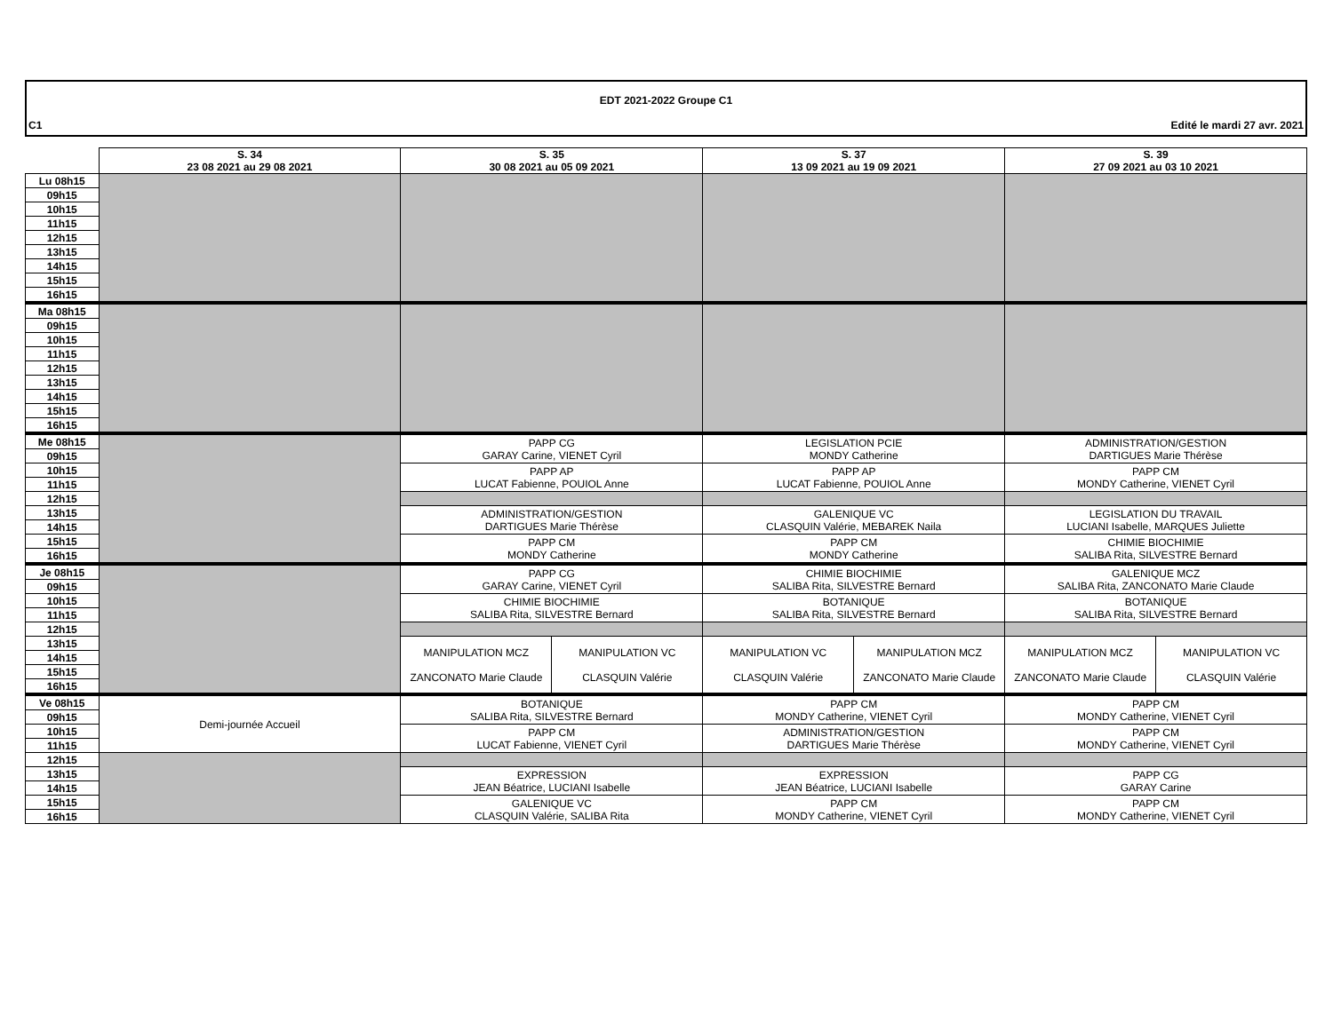EDT 2021-2022 Groupe C1
C1 Edité le mardi 27 avr. 2021
| | S. 34 23 08 2021 au 29 08 2021 | S. 35 30 08 2021 au 05 09 2021 | | S. 37 13 09 2021 au 19 09 2021 | | S. 39 27 09 2021 au 03 10 2021 | |
| --- | --- | --- | --- | --- | --- | --- | --- |
| Lu 08h15 | | | | | | | |
| 09h15 | | | | | | | |
| 10h15 | | | | | | | |
| 11h15 | | | | | | | |
| 12h15 | | | | | | | |
| 13h15 | | | | | | | |
| 14h15 | | | | | | | |
| 15h15 | | | | | | | |
| 16h15 | | | | | | | |
| Ma 08h15 | | | | | | | |
| 09h15 | | | | | | | |
| 10h15 | | | | | | | |
| 11h15 | | | | | | | |
| 12h15 | | | | | | | |
| 13h15 | | | | | | | |
| 14h15 | | | | | | | |
| 15h15 | | | | | | | |
| 16h15 | | | | | | | |
| Me 08h15 | | PAPP CG GARAY Carine, VIENET Cyril | | LEGISLATION PCIE MONDY Catherine | | ADMINISTRATION/GESTION DARTIGUES Marie Thérèse | |
| 09h15 | | | | | | | |
| 10h15 | | PAPP AP LUCAT Fabienne, POUIOL Anne | | PAPP AP LUCAT Fabienne, POUIOL Anne | | PAPP CM MONDY Catherine, VIENET Cyril | |
| 11h15 | | | | | | | |
| 12h15 | | | | | | | |
| 13h15 | | ADMINISTRATION/GESTION DARTIGUES Marie Thérèse | | GALENIQUE VC CLASQUIN Valérie, MEBAREK Naila | | LEGISLATION DU TRAVAIL LUCIANI Isabelle, MARQUES Juliette | |
| 14h15 | | | | | | | |
| 15h15 | | PAPP CM MONDY Catherine | | PAPP CM MONDY Catherine | | CHIMIE BIOCHIMIE SALIBA Rita, SILVESTRE Bernard | |
| 16h15 | | | | | | | |
| Je 08h15 | | PAPP CG GARAY Carine, VIENET Cyril | | CHIMIE BIOCHIMIE SALIBA Rita, SILVESTRE Bernard | | GALENIQUE MCZ SALIBA Rita, ZANCONATO Marie Claude | |
| 09h15 | | | | | | | |
| 10h15 | | CHIMIE BIOCHIMIE SALIBA Rita, SILVESTRE Bernard | | BOTANIQUE SALIBA Rita, SILVESTRE Bernard | | BOTANIQUE SALIBA Rita, SILVESTRE Bernard | |
| 11h15 | | | | | | | |
| 12h15 | | | | | | | |
| 13h15 | | MANIPULATION MCZ ZANCONATO Marie Claude | MANIPULATION VC CLASQUIN Valérie | MANIPULATION VC CLASQUIN Valérie | MANIPULATION MCZ ZANCONATO Marie Claude | MANIPULATION MCZ ZANCONATO Marie Claude | MANIPULATION VC CLASQUIN Valérie |
| 14h15 | | | | | | | |
| 15h15 | | | | | | | |
| 16h15 | | | | | | | |
| Ve 08h15 | Demi-journée Accueil | BOTANIQUE SALIBA Rita, SILVESTRE Bernard | | PAPP CM MONDY Catherine, VIENET Cyril | | PAPP CM MONDY Catherine, VIENET Cyril | |
| 09h15 | | | | | | | |
| 10h15 | | PAPP CM LUCAT Fabienne, VIENET Cyril | | ADMINISTRATION/GESTION DARTIGUES Marie Thérèse | | PAPP CM MONDY Catherine, VIENET Cyril | |
| 11h15 | | | | | | | |
| 12h15 | | | | | | | |
| 13h15 | | EXPRESSION JEAN Béatrice, LUCIANI Isabelle | | EXPRESSION JEAN Béatrice, LUCIANI Isabelle | | PAPP CG GARAY Carine | |
| 14h15 | | | | | | | |
| 15h15 | | GALENIQUE VC CLASQUIN Valérie, SALIBA Rita | | PAPP CM MONDY Catherine, VIENET Cyril | | PAPP CM MONDY Catherine, VIENET Cyril | |
| 16h15 | | | | | | | |